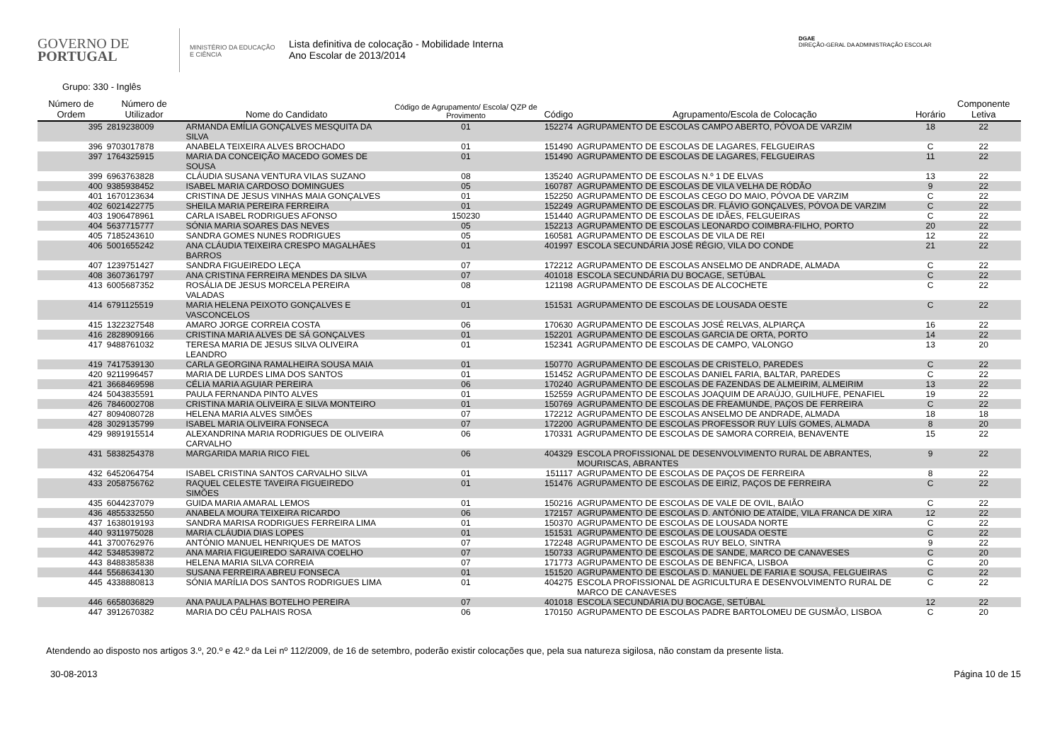GOVERNO DE
PORTUGAL
MINISTÉRIO DA EDUCAÇÃO
E CIÊNCIA
Lista definitiva de colocação - Mobilidade Interna
Ano Escolar de 2013/2014
DGAE
DIREÇÃO-GERAL DA ADMINISTRAÇÃO ESCOLAR
Grupo: 330 - Inglês
| Número de Ordem | Número de Utilizador | Nome do Candidato | Código de Agrupamento/ Escola/ QZP de Provimento | Código | Agrupamento/Escola de Colocação | Horário | Componente Letiva |
| --- | --- | --- | --- | --- | --- | --- | --- |
| 395 | 2819238009 | ARMANDA EMÍLIA GONÇALVES MESQUITA DA SILVA | 01 | 152274 | AGRUPAMENTO DE ESCOLAS CAMPO ABERTO, PÓVOA DE VARZIM | 18 | 22 |
| 396 | 9703017878 | ANABELA TEIXEIRA ALVES BROCHADO | 01 | 151490 | AGRUPAMENTO DE ESCOLAS DE LAGARES, FELGUEIRAS | C | 22 |
| 397 | 1764325915 | MARIA DA CONCEIÇÃO MACEDO GOMES DE SOUSA | 01 | 151490 | AGRUPAMENTO DE ESCOLAS DE LAGARES, FELGUEIRAS | 11 | 22 |
| 399 | 6963763828 | CLÁUDIA SUSANA VENTURA VILAS SUZANO | 08 | 135240 | AGRUPAMENTO DE ESCOLAS N.º 1 DE ELVAS | 13 | 22 |
| 400 | 9385938452 | ISABEL MARIA CARDOSO DOMINGUES | 05 | 160787 | AGRUPAMENTO DE ESCOLAS DE VILA VELHA DE RÓDÃO | 9 | 22 |
| 401 | 1670123634 | CRISTINA DE JESUS VINHAS MAIA GONÇALVES | 01 | 152250 | AGRUPAMENTO DE ESCOLAS CEGO DO MAIO, PÓVOA DE VARZIM | C | 22 |
| 402 | 6021422775 | SHEILA MARIA PEREIRA FERREIRA | 01 | 152249 | AGRUPAMENTO DE ESCOLAS DR. FLÁVIO GONÇALVES, PÓVOA DE VARZIM | C | 22 |
| 403 | 1906478961 | CARLA ISABEL RODRIGUES AFONSO | 150230 | 151440 | AGRUPAMENTO DE ESCOLAS DE IDÃES, FELGUEIRAS | C | 22 |
| 404 | 5637715777 | SÓNIA MARIA SOARES DAS NEVES | 05 | 152213 | AGRUPAMENTO DE ESCOLAS LEONARDO COIMBRA-FILHO, PORTO | 20 | 22 |
| 405 | 7185243610 | SANDRA GOMES NUNES RODRIGUES | 05 | 160581 | AGRUPAMENTO DE ESCOLAS DE VILA DE REI | 12 | 22 |
| 406 | 5001655242 | ANA CLÁUDIA TEIXEIRA CRESPO MAGALHÃES BARROS | 01 | 401997 | ESCOLA SECUNDÁRIA JOSÉ RÉGIO, VILA DO CONDE | 21 | 22 |
| 407 | 1239751427 | SANDRA FIGUEIREDO LEÇA | 07 | 172212 | AGRUPAMENTO DE ESCOLAS ANSELMO DE ANDRADE, ALMADA | C | 22 |
| 408 | 3607361797 | ANA CRISTINA FERREIRA MENDES DA SILVA | 07 | 401018 | ESCOLA SECUNDÁRIA DU BOCAGE, SETÚBAL | C | 22 |
| 413 | 6005687352 | ROSÁLIA DE JESUS MORCELA PEREIRA VALADAS | 08 | 121198 | AGRUPAMENTO DE ESCOLAS DE ALCOCHETE | C | 22 |
| 414 | 6791125519 | MARIA HELENA PEIXOTO GONÇALVES E VASCONCELOS | 01 | 151531 | AGRUPAMENTO DE ESCOLAS DE LOUSADA OESTE | C | 22 |
| 415 | 1322327548 | AMARO JORGE CORREIA COSTA | 06 | 170630 | AGRUPAMENTO DE ESCOLAS JOSÉ RELVAS, ALPIARÇA | 16 | 22 |
| 416 | 2828909166 | CRISTINA MARIA ALVES DE SÁ GONÇALVES | 01 | 152201 | AGRUPAMENTO DE ESCOLAS GARCIA DE ORTA, PORTO | 14 | 22 |
| 417 | 9488761032 | TERESA MARIA DE JESUS SILVA OLIVEIRA LEANDRO | 01 | 152341 | AGRUPAMENTO DE ESCOLAS DE CAMPO, VALONGO | 13 | 20 |
| 419 | 7417539130 | CARLA GEORGINA RAMALHEIRA SOUSA MAIA | 01 | 150770 | AGRUPAMENTO DE ESCOLAS DE CRISTELO, PAREDES | C | 22 |
| 420 | 9211996457 | MARIA DE LURDES LIMA DOS SANTOS | 01 | 151452 | AGRUPAMENTO DE ESCOLAS DANIEL FARIA, BALTAR, PAREDES | C | 22 |
| 421 | 3668469598 | CÉLIA MARIA AGUIAR PEREIRA | 06 | 170240 | AGRUPAMENTO DE ESCOLAS DE FAZENDAS DE ALMEIRIM, ALMEIRIM | 13 | 22 |
| 424 | 5043835591 | PAULA FERNANDA PINTO ALVES | 01 | 152559 | AGRUPAMENTO DE ESCOLAS JOAQUIM DE ARAÚJO, GUILHUFE, PENAFIEL | 19 | 22 |
| 426 | 7846002708 | CRISTINA MARIA OLIVEIRA E SILVA MONTEIRO | 01 | 150769 | AGRUPAMENTO DE ESCOLAS DE FREAMUNDE, PAÇOS DE FERREIRA | C | 22 |
| 427 | 8094080728 | HELENA MARIA ALVES SIMÕES | 07 | 172212 | AGRUPAMENTO DE ESCOLAS ANSELMO DE ANDRADE, ALMADA | 18 | 18 |
| 428 | 3029135799 | ISABEL MARIA OLIVEIRA FONSECA | 07 | 172200 | AGRUPAMENTO DE ESCOLAS PROFESSOR RUY LUÍS GOMES, ALMADA | 8 | 20 |
| 429 | 9891915514 | ALEXANDRINA MARIA RODRIGUES DE OLIVEIRA CARVALHO | 06 | 170331 | AGRUPAMENTO DE ESCOLAS DE SAMORA CORREIA, BENAVENTE | 15 | 22 |
| 431 | 5838254378 | MARGARIDA MARIA RICO FIEL | 06 | 404329 | ESCOLA PROFISSIONAL DE DESENVOLVIMENTO RURAL DE ABRANTES, MOURISCAS, ABRANTES | 9 | 22 |
| 432 | 6452064754 | ISABEL CRISTINA SANTOS CARVALHO SILVA | 01 | 151117 | AGRUPAMENTO DE ESCOLAS DE PAÇOS DE FERREIRA | 8 | 22 |
| 433 | 2058756762 | RAQUEL CELESTE TAVEIRA FIGUEIREDO SIMÕES | 01 | 151476 | AGRUPAMENTO DE ESCOLAS DE EIRIZ, PAÇOS DE FERREIRA | C | 22 |
| 435 | 6044237079 | GUIDA MARIA AMARAL LEMOS | 01 | 150216 | AGRUPAMENTO DE ESCOLAS DE VALE DE OVIL, BAIÃO | C | 22 |
| 436 | 4855332550 | ANABELA MOURA TEIXEIRA RICARDO | 06 | 172157 | AGRUPAMENTO DE ESCOLAS D. ANTÓNIO DE ATAÍDE, VILA FRANCA DE XIRA | 12 | 22 |
| 437 | 1638019193 | SANDRA MARISA RODRIGUES FERREIRA LIMA | 01 | 150370 | AGRUPAMENTO DE ESCOLAS DE LOUSADA NORTE | C | 22 |
| 440 | 9311975028 | MARIA CLÁUDIA DIAS LOPES | 01 | 151531 | AGRUPAMENTO DE ESCOLAS DE LOUSADA OESTE | C | 22 |
| 441 | 3700762976 | ANTÓNIO MANUEL HENRIQUES DE MATOS | 07 | 172248 | AGRUPAMENTO DE ESCOLAS RUY BELO, SINTRA | 9 | 22 |
| 442 | 5348539872 | ANA MARIA FIGUEIREDO SARAIVA COELHO | 07 | 150733 | AGRUPAMENTO DE ESCOLAS DE SANDE, MARCO DE CANAVESES | C | 20 |
| 443 | 8488385838 | HELENA MARIA SILVA CORREIA | 07 | 171773 | AGRUPAMENTO DE ESCOLAS DE BENFICA, LISBOA | C | 20 |
| 444 | 5568634130 | SUSANA FERREIRA ABREU FONSECA | 01 | 151520 | AGRUPAMENTO DE ESCOLAS D. MANUEL DE FARIA E SOUSA, FELGUEIRAS | C | 22 |
| 445 | 4338880813 | SÓNIA MARÍLIA DOS SANTOS RODRIGUES LIMA | 01 | 404275 | ESCOLA PROFISSIONAL DE AGRICULTURA E DESENVOLVIMENTO RURAL DE MARCO DE CANAVESES | C | 22 |
| 446 | 6658036829 | ANA PAULA PALHAS BOTELHO PEREIRA | 07 | 401018 | ESCOLA SECUNDÁRIA DU BOCAGE, SETÚBAL | 12 | 22 |
| 447 | 3912670382 | MARIA DO CÉU PALHAIS ROSA | 06 | 170150 | AGRUPAMENTO DE ESCOLAS PADRE BARTOLOMEU DE GUSMÃO, LISBOA | C | 20 |
Atendendo ao disposto nos artigos 3.º, 20.º e 42.º da Lei nº 112/2009, de 16 de setembro, poderão existir colocações que, pela sua natureza sigilosa, não constam da presente lista.
30-08-2013 Página 10 de 15